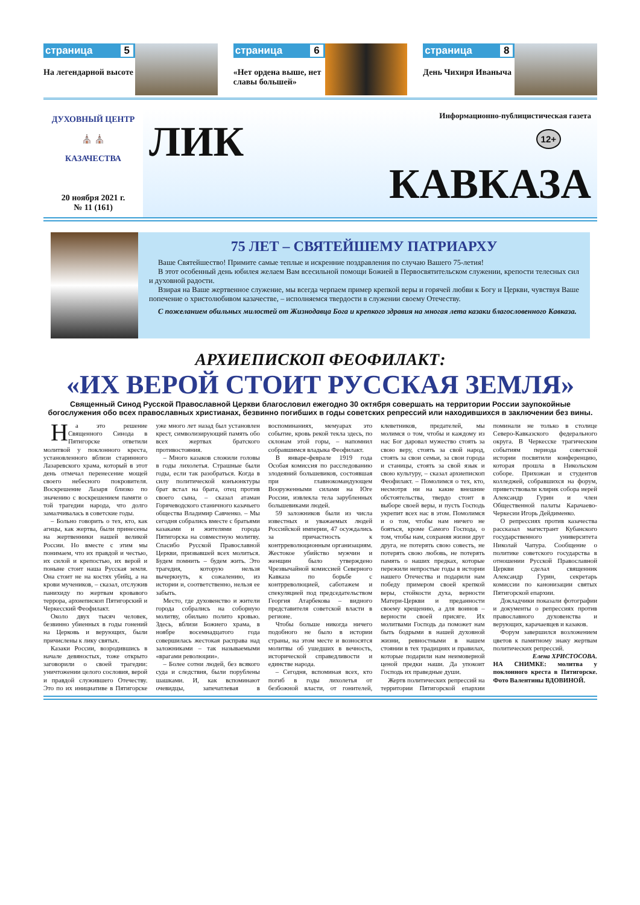страница 5
На легендарной высоте
страница 6
«Нет ордена выше, нет славы большей»
страница 8
День Чихиря Иваныча
ДУХОВНЫЙ ЦЕНТР
⛪ ⛪
КАЗАЧЕСТВА
20 ноября 2021 г.
№ 11 (161)
Информационно-публицистическая газета
ЛИК
КАВКАЗА
12+
75 ЛЕТ – СВЯТЕЙШЕМУ ПАТРИАРХУ
Ваше Святейшество! Примите самые теплые и искренние поздравления по случаю Вашего 75-летия!
В этот особенный день юбилея желаем Вам всесильной помощи Божией в Первосвятительском служении, крепости телесных сил и духовной радости.
Взирая на Ваше жертвенное служение, мы всегда черпаем пример крепкой веры и горячей любви к Богу и Церкви, чувствуя Ваше попечение о христолюбивом казачестве, – исполняемся твердости в служении своему Отечеству.
С пожеланием обильных милостей от Жизнодавца Бога и крепкого здравия на многая лета казаки благословенного Кавказа.
АРХИЕПИСКОП ФЕОФИЛАКТ:
«ИХ ВЕРОЙ СТОИТ РУССКАЯ ЗЕМЛЯ»
Священный Синод Русской Православной Церкви благословил ежегодно 30 октября совершать на территории России заупокойные богослужения обо всех православных христианах, безвинно погибших в годы советских репрессий или находившихся в заключении без вины.
На это решение Священного Синода в Пятигорске ответили молитвой у поклонного креста, установленного вблизи старинного Лазаревского храма, который в этот день отмечал перенесение мощей своего небесного покровителя. Воскрешение Лазаря близко по значению с воскрешением памяти о той трагедии народа, что долго замалчивалась в советские годы.
– Больно говорить о тех, кто, как агнцы, как жертва, были принесены на жертвенники нашей великой России. Но вместе с этим мы понимаем, что их правдой и честью, их силой и крепостью, их верой и поныне стоит наша Русская земля. Она стоит не на костях убийц, а на крови мучеников, – сказал, отслужив панихиду по жертвам кровавого террора, архиепископ Пятигорский и Черкесский Феофилакт.
Около двух тысяч человек, безвинно убиенных в годы гонений на Церковь и верующих, были причислены к лику святых.
Казаки России, возродившись в начале девяностых, тоже открыто заговорили о своей трагедии: уничтожении целого сословия, верой и правдой служившего Отечеству. Это по их инициативе в Пятигорске уже много лет назад был установлен крест, символизирующий память обо всех жертвах братского противостояния.
– Много казаков сложили головы в годы лихолетья. Страшные были годы, если так разобраться. Когда в силу политической конъюнктуры брат встал на брата, отец против своего сына, – сказал атаман Горячеводского станичного казачьего общества Владимир Савченко. – Мы сегодня собрались вместе с братьями казаками и жителями города Пятигорска на совместную молитву. Спасибо Русской Православной Церкви, призвавшей всех молиться. Будем помнить – будем жить. Это трагедия, которую нельзя вычеркнуть, к сожалению, из истории и, соответственно, нельзя ее забыть.
Место, где духовенство и жители города собрались на соборную молитву, обильно полито кровью. Здесь, вблизи Божиего храма, в ноябре восемнадцатого года совершилась жестокая расправа над заложниками – так называемыми «врагами революции».
– Более сотни людей, без всякого суда и следствия, были порублены шашками. И, как вспоминают очевидцы, запечатлевая в воспоминаниях, мемуарах это событие, кровь рекой текла здесь, по склонам этой горы, – напомнил собравшимся владыка Феофилакт.
В январе-феврале 1919 года Особая комиссия по расследованию злодеяний большевиков, состоявшая при главнокомандующем Вооруженными силами на Юге России, извлекла тела зарубленных большевиками людей.
59 заложников были из числа известных и уважаемых людей Российской империи, 47 осуждались за причастность к контрреволюционным организациям. Жестокое убийство мужчин и женщин было утверждено Чрезвычайной комиссией Северного Кавказа по борьбе с контрреволюцией, саботажем и спекуляцией под председательством Георгия Атарбекова – видного представителя советской власти в регионе.
Чтобы больше никогда ничего подобного не было в истории страны, на этом месте и возносятся молитвы об ушедших в вечность, исторической справедливости и единстве народа.
– Сегодня, вспоминая всех, кто погиб в годы лихолетья от безбожной власти, от гонителей, клеветников, предателей, мы молимся о том, чтобы и каждому из нас Бог даровал мужество стоять за свою веру, стоять за свой народ, стоять за свои семьи, за свои города и станицы, стоять за свой язык и свою культуру, – сказал архиепископ Феофилакт. – Помолимся о тех, кто, несмотря ни на какие внешние обстоятельства, твердо стоит в выборе своей веры, и пусть Господь укрепит всех нас в этом. Помолимся и о том, чтобы нам ничего не бояться, кроме Самого Господа, о том, чтобы нам, сохраняя жизни друг друга, не потерять свою совесть, не потерять свою любовь, не потерять память о наших предках, которые пережили непростые годы в истории нашего Отечества и подарили нам победу примером своей крепкой веры, стойкости духа, верности Матери-Церкви и преданности своему крещению, а для воинов – верности своей присяге. Их молитвами Господь да поможет нам быть бодрыми в нашей духовной жизни, ревностными в нашем стоянии в тех традициях и правилах, которые подарили нам неимоверной ценой предки наши. Да упокоит Господь их праведные души.
Жертв политических репрессий на территории Пятигорской епархии поминали не только в столице Северо-Кавказского федерального округа. В Черкесске трагическим событиям периода советской истории посвятили конференцию, которая прошла в Никольском соборе. Прихожан и студентов колледжей, собравшихся на форум, приветствовали клирик собора иерей Александр Гурин и член Общественной палаты Карачаево-Черкесии Игорь Дейдименко.
О репрессиях против казачества рассказал магистрант Кубанского государственного университета Николай Чапура. Сообщение о политике советского государства в отношении Русской Православной Церкви сделал священник Александр Гурин, секретарь комиссии по канонизации святых Пятигорской епархии.
Докладчики показали фотографии и документы о репрессиях против православного духовенства и верующих, карачаевцев и казаков.
Форум завершился возложением цветов к памятному знаку жертвам политических репрессий.
Елена ХРИСТОСОВА.
НА СНИМКЕ: молитва у поклонного креста в Пятигорске. Фото Валентины ВДОВИНОЙ.